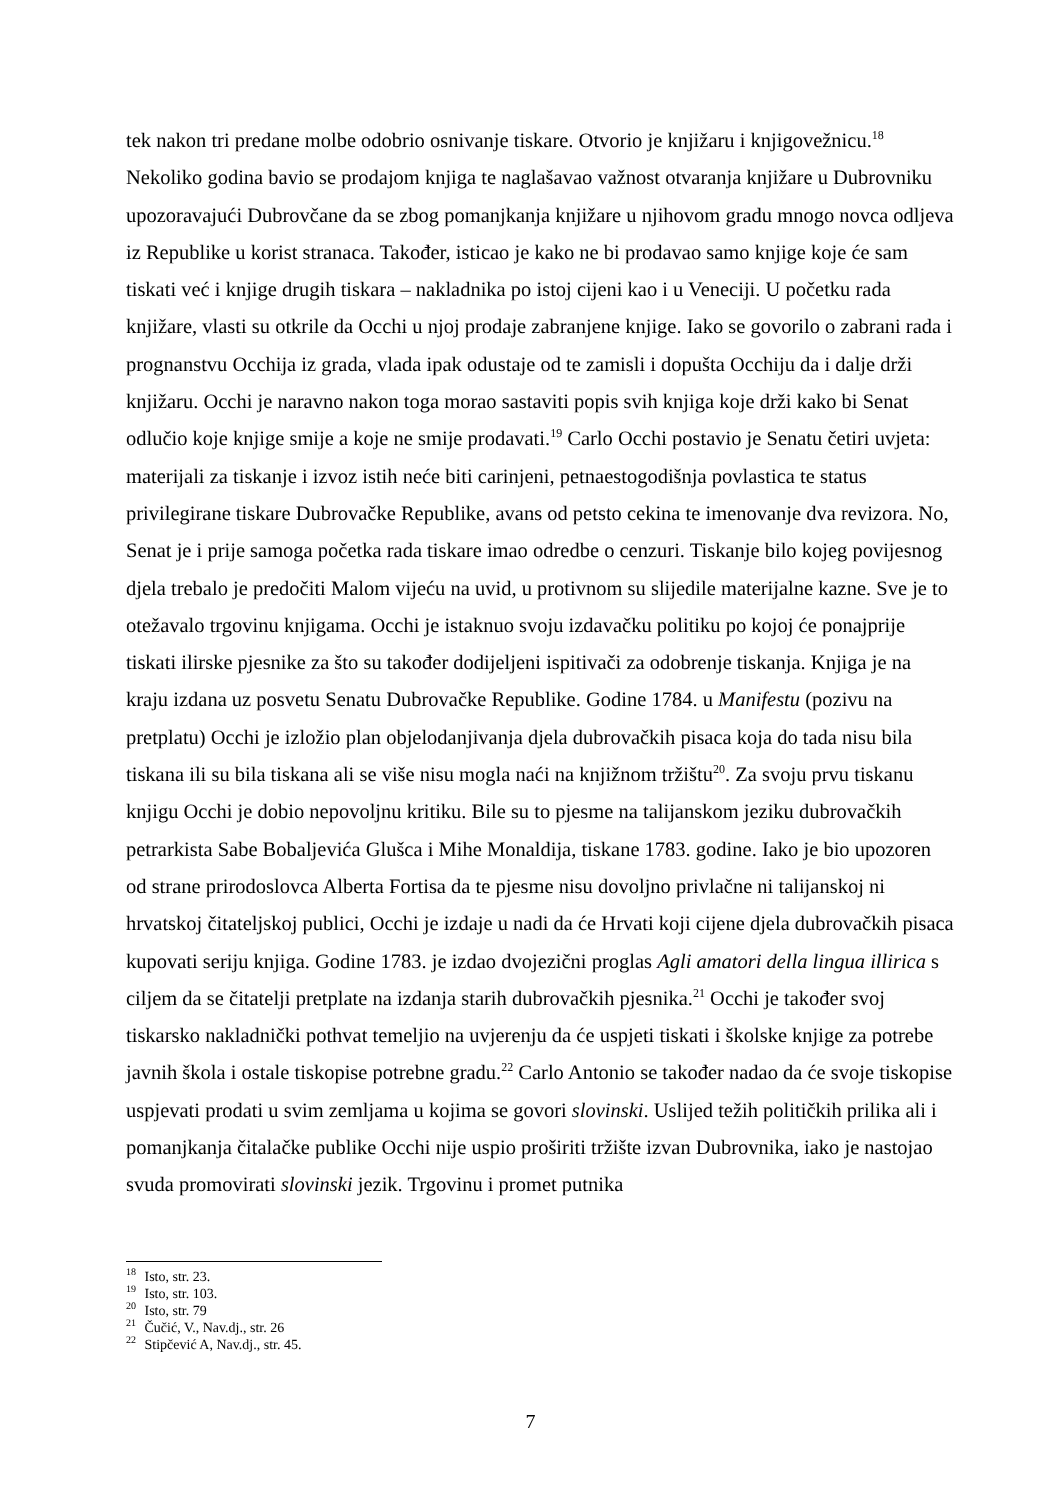tek nakon tri predane molbe odobrio osnivanje tiskare. Otvorio je knjižaru i knjigovežnicu.<sup>18</sup> Nekoliko godina bavio se prodajom knjiga te naglašavao važnost otvaranja knjižare u Dubrovniku upozoravajući Dubrovčane da se zbog pomanjkanja knjižare u njihovom gradu mnogo novca odljeva iz Republike u korist stranaca. Također, isticao je kako ne bi prodavao samo knjige koje će sam tiskati već i knjige drugih tiskara – nakladnika po istoj cijeni kao i u Veneciji. U početku rada knjižare, vlasti su otkrile da Occhi u njoj prodaje zabranjene knjige. Iako se govorilo o zabrani rada i prognanstvu Occhija iz grada, vlada ipak odustaje od te zamisli i dopušta Occhiju da i dalje drži knjižaru. Occhi je naravno nakon toga morao sastaviti popis svih knjiga koje drži kako bi Senat odlučio koje knjige smije a koje ne smije prodavati.<sup>19</sup> Carlo Occhi postavio je Senatu četiri uvjeta: materijali za tiskanje i izvoz istih neće biti carinjeni, petnaestogodišnja povlastica te status privilegirane tiskare Dubrovačke Republike, avans od petsto cekina te imenovanje dva revizora. No, Senat je i prije samoga početka rada tiskare imao odredbe o cenzuri. Tiskanje bilo kojeg povijesnog djela trebalo je predočiti Malom vijeću na uvid, u protivnom su slijedile materijalne kazne. Sve je to otežavalo trgovinu knjigama. Occhi je istaknuo svoju izdavačku politiku po kojoj će ponajprije tiskati ilirske pjesnike za što su također dodijeljeni ispitivači za odobrenje tiskanja. Knjiga je na kraju izdana uz posvetu Senatu Dubrovačke Republike. Godine 1784. u Manifestu (pozivu na pretplatu) Occhi je izložio plan objelodanjivanja djela dubrovačkih pisaca koja do tada nisu bila tiskana ili su bila tiskana ali se više nisu mogla naći na knjižnom tržištu<sup>20</sup>. Za svoju prvu tiskanu knjigu Occhi je dobio nepovoljnu kritiku. Bile su to pjesme na talijanskom jeziku dubrovačkih petrarkista Sabe Bobaljevića Glušca i Mihe Monaldija, tiskane 1783. godine. Iako je bio upozoren od strane prirodoslovca Alberta Fortisa da te pjesme nisu dovoljno privlačne ni talijanskoj ni hrvatskoj čitateljskoj publici, Occhi je izdaje u nadi da će Hrvati koji cijene djela dubrovačkih pisaca kupovati seriju knjiga. Godine 1783. je izdao dvojezični proglas Agli amatori della lingua illirica s ciljem da se čitatelji pretplate na izdanja starih dubrovačkih pjesnika.<sup>21</sup> Occhi je također svoj tiskarsko nakladnički pothvat temeljio na uvjerenju da će uspjeti tiskati i školske knjige za potrebe javnih škola i ostale tiskopise potrebne gradu.<sup>22</sup> Carlo Antonio se također nadao da će svoje tiskopise uspjevati prodati u svim zemljama u kojima se govori slovinski. Uslijed težih političkih prilika ali i pomanjkanja čitalačke publike Occhi nije uspio proširiti tržište izvan Dubrovnika, iako je nastojao svuda promovirati slovinski jezik. Trgovinu i promet putnika
<sup>18</sup> Isto, str. 23.
<sup>19</sup> Isto, str. 103.
<sup>20</sup> Isto, str. 79
<sup>21</sup> Čučić, V., Nav.dj., str. 26
<sup>22</sup> Stipčević A, Nav.dj., str. 45.
7